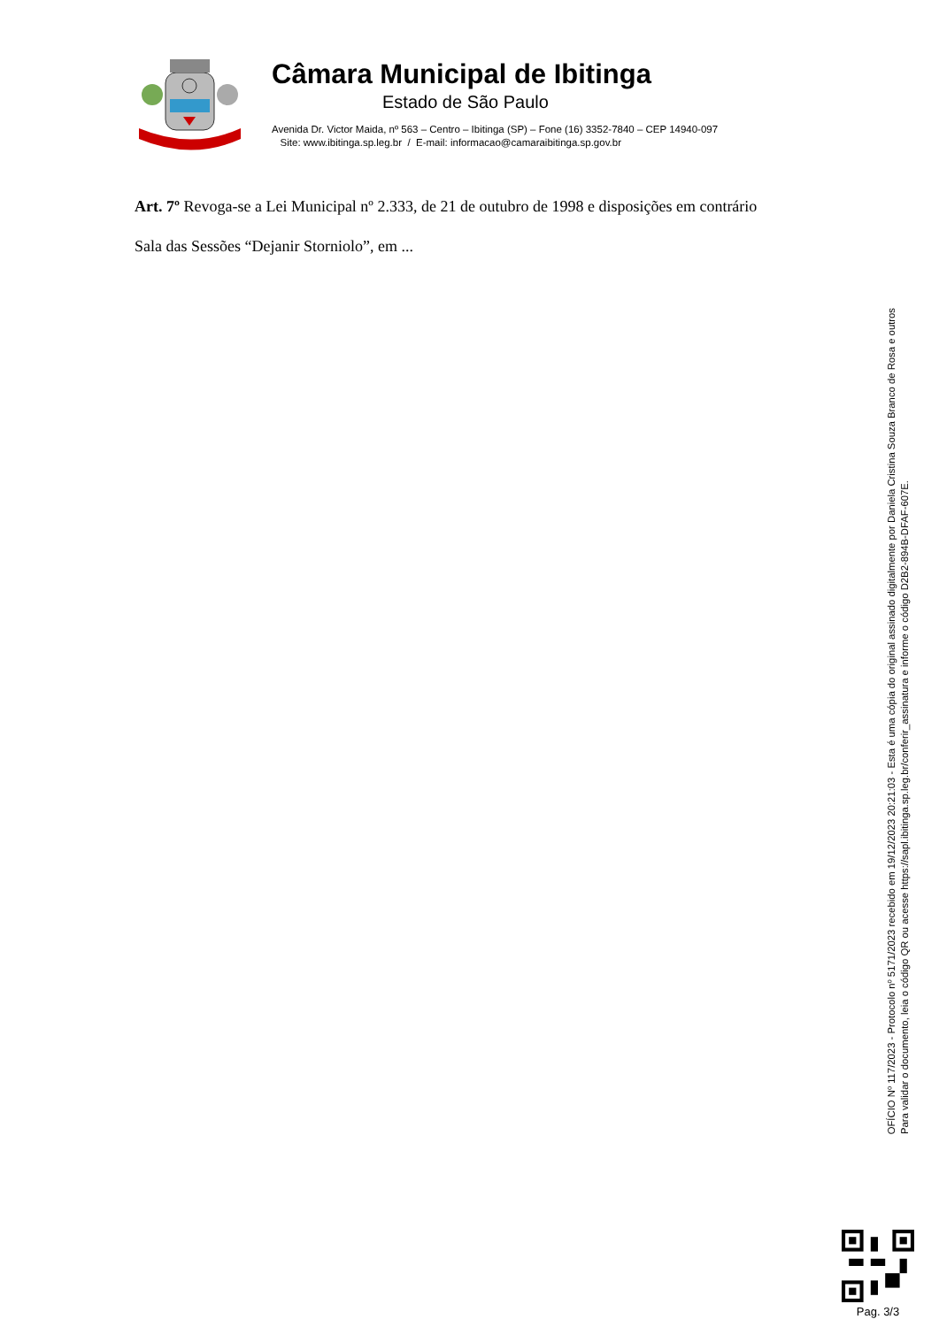Câmara Municipal de Ibitinga
Estado de São Paulo
Avenida Dr. Victor Maida, nº 563 – Centro – Ibitinga (SP) – Fone (16) 3352-7840 – CEP 14940-097
Site: www.ibitinga.sp.leg.br / E-mail: informacao@camaraibitinga.sp.gov.br
Art. 7º Revoga-se a Lei Municipal nº 2.333, de 21 de outubro de 1998 e disposições em contrário
Sala das Sessões “Dejanir Storniolo”, em ...
OFÍCIO Nº 117/2023 - Protocolo nº 5171/2023 recebido em 19/12/2023 20:21:03 - Esta é uma cópia do original assinado digitalmente por Daniela Cristina Souza Branco de Rosa e outros
Para validar o documento, leia o código QR ou acesse https://sapl.ibitinga.sp.leg.br/conferir_assinatura e informe o código D2B2-894B-DFAF-607E.
Pag. 3/3